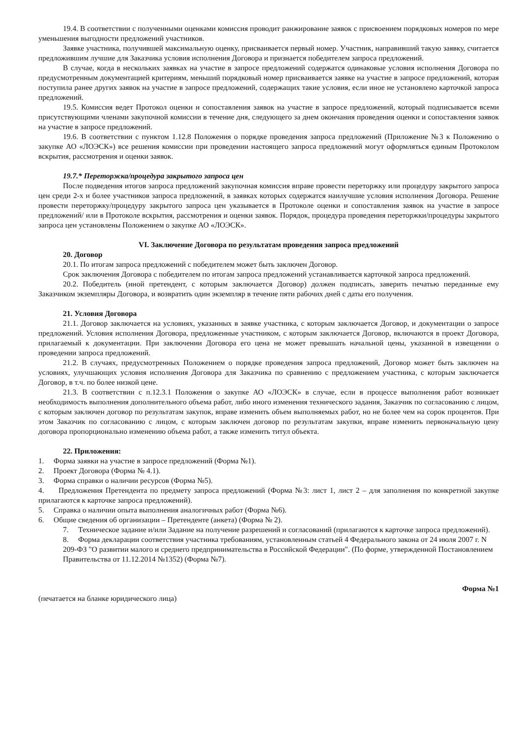19.4. В соответствии с полученными оценками комиссия проводит ранжирование заявок с присвоением порядковых номеров по мере уменьшения выгодности предложений участников.
Заявке участника, получившей максимальную оценку, присваивается первый номер. Участник, направивший такую заявку, считается предложившим лучшие для Заказчика условия исполнения Договора и признается победителем запроса предложений.
В случае, когда в нескольких заявках на участие в запросе предложений содержатся одинаковые условия исполнения Договора по предусмотренным документацией критериям, меньший порядковый номер присваивается заявке на участие в запросе предложений, которая поступила ранее других заявок на участие в запросе предложений, содержащих такие условия, если иное не установлено карточкой запроса предложений.
19.5. Комиссия ведет Протокол оценки и сопоставления заявок на участие в запросе предложений, который подписывается всеми присутствующими членами закупочной комиссии в течение дня, следующего за днем окончания проведения оценки и сопоставления заявок на участие в запросе предложений.
19.6. В соответствии с пунктом 1.12.8 Положения о порядке проведения запроса предложений (Приложение №3 к Положению о закупке АО «ЛОЭСК») все решения комиссии при проведении настоящего запроса предложений могут оформляться единым Протоколом вскрытия, рассмотрения и оценки заявок.
19.7.* Переторжка/процедура закрытого запроса цен
После подведения итогов запроса предложений закупочная комиссия вправе провести переторжку или процедуру закрытого запроса цен среди 2-х и более участников запроса предложений, в заявках которых содержатся наилучшие условия исполнения Договора. Решение провести переторжку/процедуру закрытого запроса цен указывается в Протоколе оценки и сопоставления заявок на участие в запросе предложений/ или в Протоколе вскрытия, рассмотрения и оценки заявок. Порядок, процедура проведения переторжки/процедуры закрытого запроса цен установлены Положением о закупке АО «ЛОЭСК».
VI. Заключение Договора по результатам проведения запроса предложений
20. Договор
20.1. По итогам запроса предложений с победителем может быть заключен Договор.
Срок заключения Договора с победителем по итогам запроса предложений устанавливается карточкой запроса предложений.
20.2. Победитель (иной претендент, с которым заключается Договор) должен подписать, заверить печатью переданные ему Заказчиком экземпляры Договора, и возвратить один экземпляр в течение пяти рабочих дней с даты его получения.
21. Условия Договора
21.1. Договор заключается на условиях, указанных в заявке участника, с которым заключается Договор, и документации о запросе предложений. Условия исполнения Договора, предложенные участником, с которым заключается Договор, включаются в проект Договора, прилагаемый к документации. При заключении Договора его цена не может превышать начальной цены, указанной в извещении о проведении запроса предложений.
21.2. В случаях, предусмотренных Положением о порядке проведения запроса предложений, Договор может быть заключен на условиях, улучшающих условия исполнения Договора для Заказчика по сравнению с предложением участника, с которым заключается Договор, в т.ч. по более низкой цене.
21.3. В соответствии с п.12.3.1 Положения о закупке АО «ЛОЭСК» в случае, если в процессе выполнения работ возникает необходимость выполнения дополнительного объема работ, либо иного изменения технического задания, Заказчик по согласованию с лицом, с которым заключен договор по результатам закупок, вправе изменить объем выполняемых работ, но не более чем на сорок процентов. При этом Заказчик по согласованию с лицом, с которым заключен договор по результатам закупки, вправе изменить первоначальную цену договора пропорционально изменению объема работ, а также изменить титул объекта.
22. Приложения:
1. Форма заявки на участие в запросе предложений (Форма №1).
2. Проект Договора (Форма № 4.1).
3. Форма справки о наличии ресурсов (Форма №5).
4. Предложения Претендента по предмету запроса предложений (Форма №3: лист 1, лист 2 – для заполнения по конкретной закупке прилагаются к карточке запроса предложений).
5. Справка о наличии опыта выполнения аналогичных работ (Форма №6).
6. Общие сведения об организации – Претенденте (анкета) (Форма № 2).
7. Техническое задание и/или Задание на получение разрешений и согласований (прилагаются к карточке запроса предложений).
8. Форма декларации соответствия участника требованиям, установленным статьей 4 Федерального закона от 24 июля 2007 г. N 209-ФЗ "О развитии малого и среднего предпринимательства в Российской Федерации". (По форме, утвержденной Постановлением Правительства от 11.12.2014 №1352) (Форма №7).
Форма №1
(печатается на бланке юридического лица)